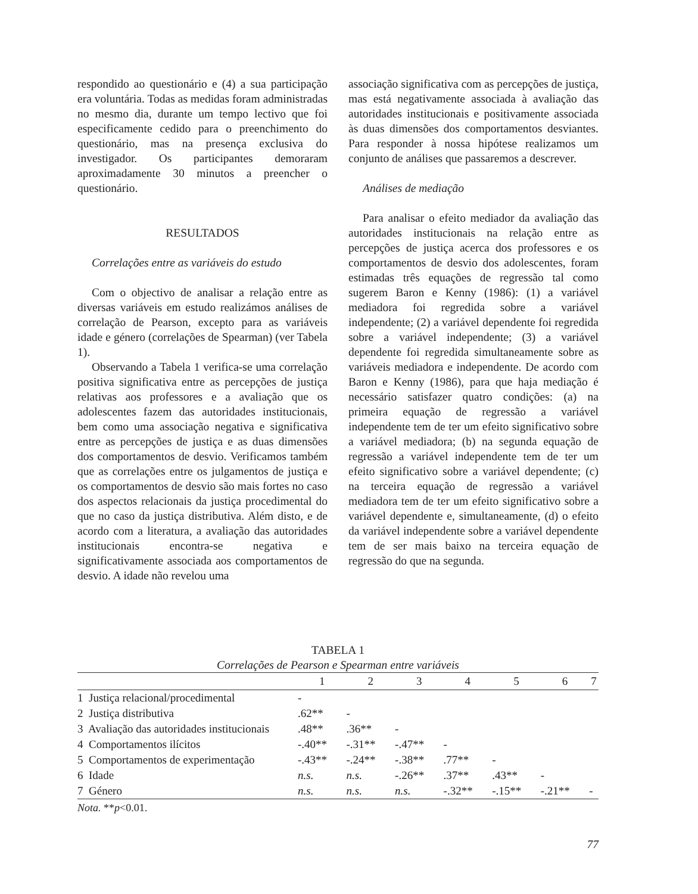respondido ao questionário e (4) a sua participação era voluntária. Todas as medidas foram administradas no mesmo dia, durante um tempo lectivo que foi especificamente cedido para o preenchimento do questionário, mas na presença exclusiva do investigador. Os participantes demoraram aproximadamente 30 minutos a preencher o questionário.
RESULTADOS
Correlações entre as variáveis do estudo
Com o objectivo de analisar a relação entre as diversas variáveis em estudo realizámos análises de correlação de Pearson, excepto para as variáveis idade e género (correlações de Spearman) (ver Tabela 1).
Observando a Tabela 1 verifica-se uma correlação positiva significativa entre as percepções de justiça relativas aos professores e a avaliação que os adolescentes fazem das autoridades institucionais, bem como uma associação negativa e significativa entre as percepções de justiça e as duas dimensões dos comportamentos de desvio. Verificamos também que as correlações entre os julgamentos de justiça e os comportamentos de desvio são mais fortes no caso dos aspectos relacionais da justiça procedimental do que no caso da justiça distributiva. Além disto, e de acordo com a literatura, a avaliação das autoridades institucionais encontra-se negativa e significativamente associada aos comportamentos de desvio. A idade não revelou uma
associação significativa com as percepções de justiça, mas está negativamente associada à avaliação das autoridades institucionais e positivamente associada às duas dimensões dos comportamentos desviantes. Para responder à nossa hipótese realizamos um conjunto de análises que passaremos a descrever.
Análises de mediação
Para analisar o efeito mediador da avaliação das autoridades institucionais na relação entre as percepções de justiça acerca dos professores e os comportamentos de desvio dos adolescentes, foram estimadas três equações de regressão tal como sugerem Baron e Kenny (1986): (1) a variável mediadora foi regredida sobre a variável independente; (2) a variável dependente foi regredida sobre a variável independente; (3) a variável dependente foi regredida simultaneamente sobre as variáveis mediadora e independente. De acordo com Baron e Kenny (1986), para que haja mediação é necessário satisfazer quatro condições: (a) na primeira equação de regressão a variável independente tem de ter um efeito significativo sobre a variável mediadora; (b) na segunda equação de regressão a variável independente tem de ter um efeito significativo sobre a variável dependente; (c) na terceira equação de regressão a variável mediadora tem de ter um efeito significativo sobre a variável dependente e, simultaneamente, (d) o efeito da variável independente sobre a variável dependente tem de ser mais baixo na terceira equação de regressão do que na segunda.
TABELA 1
Correlações de Pearson e Spearman entre variáveis
| | 1 | 2 | 3 | 4 | 5 | 6 | 7 |
| --- | --- | --- | --- | --- | --- | --- | --- |
| 1 Justiça relacional/procedimental | - | | | | | | |
| 2 Justiça distributiva | .62** | - | | | | | |
| 3 Avaliação das autoridades institucionais | .48** | .36** | - | | | | |
| 4 Comportamentos ilícitos | -.40** | -.31** | -.47** | - | | | |
| 5 Comportamentos de experimentação | -.43** | -.24** | -.38** | .77** | - | | |
| 6 Idade | n.s. | n.s. | -.26** | .37** | .43** | - | |
| 7 Género | n.s. | n.s. | n.s. | -.32** | -.15** | -.21** | - |
Nota. **p<0.01.
77